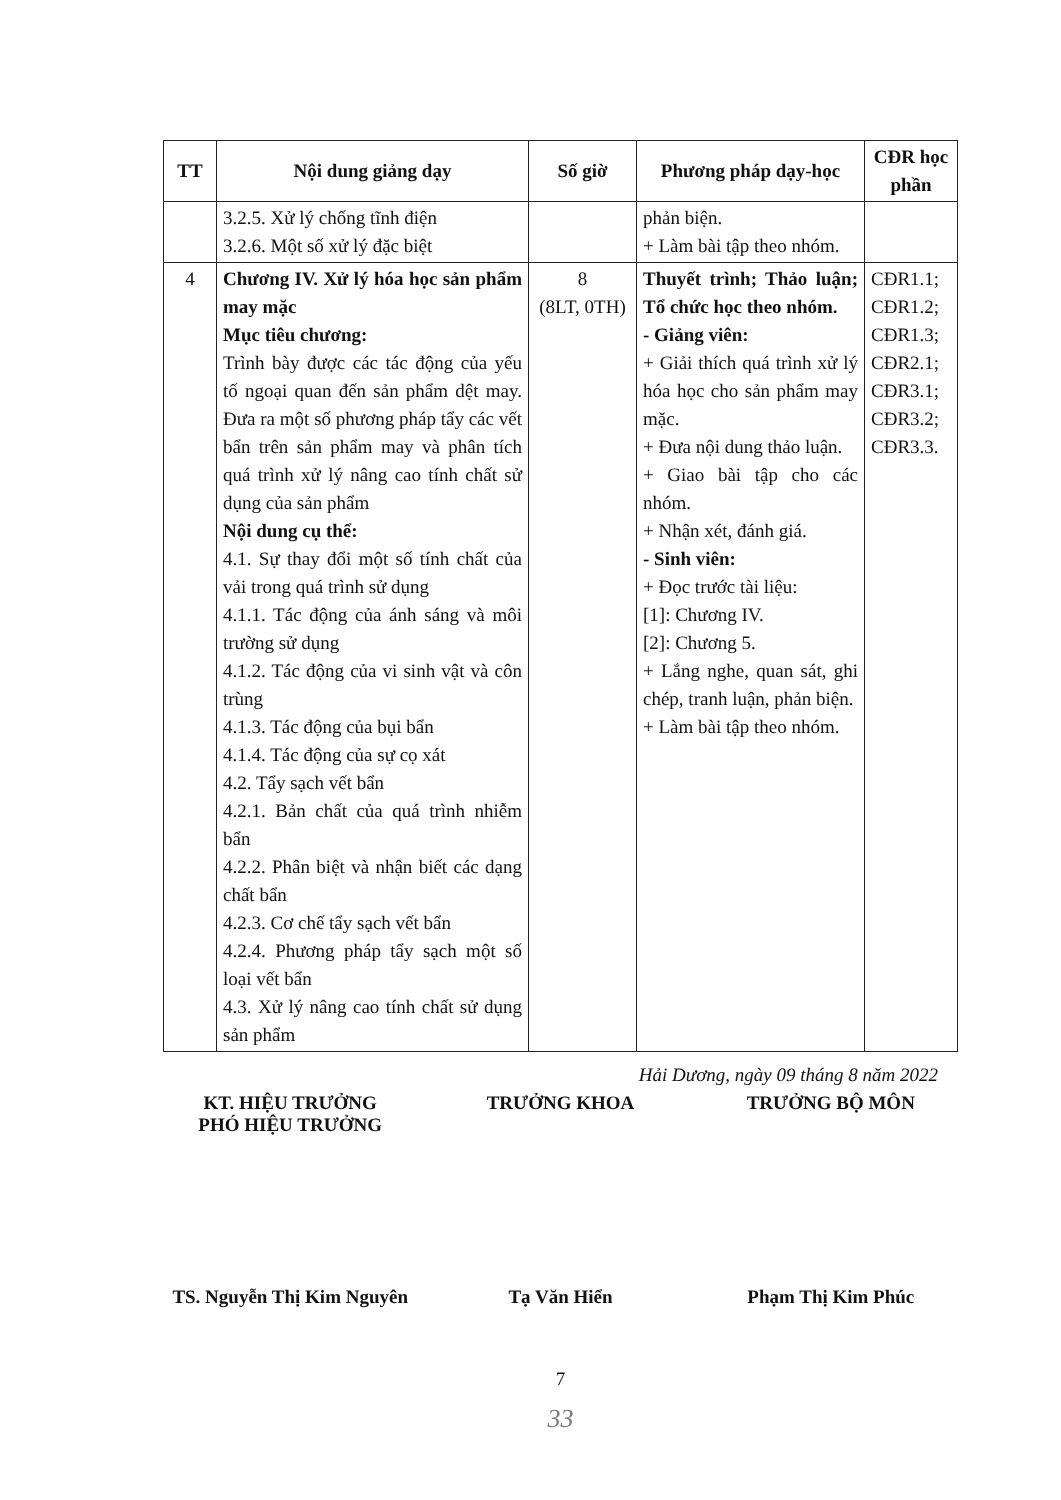| TT | Nội dung giảng dạy | Số giờ | Phương pháp dạy-học | CĐR học phần |
| --- | --- | --- | --- | --- |
| | 3.2.5. Xử lý chống tĩnh điện 3.2.6. Một số xử lý đặc biệt | | phản biện. + Làm bài tập theo nhóm. | |
| 4 | Chương IV. Xử lý hóa học sản phẩm may mặc Mục tiêu chương: Trình bày được các tác động của yếu tố ngoại quan đến sản phẩm dệt may. Đưa ra một số phương pháp tẩy các vết bẩn trên sản phẩm may và phân tích quá trình xử lý nâng cao tính chất sử dụng của sản phẩm Nội dung cụ thể: 4.1. Sự thay đổi một số tính chất của vải trong quá trình sử dụng 4.1.1. Tác động của ánh sáng và môi trường sử dụng 4.1.2. Tác động của vi sinh vật và côn trùng 4.1.3. Tác động của bụi bẩn 4.1.4. Tác động của sự cọ xát 4.2. Tẩy sạch vết bẩn 4.2.1. Bản chất của quá trình nhiễm bẩn 4.2.2. Phân biệt và nhận biết các dạng chất bẩn 4.2.3. Cơ chế tẩy sạch vết bẩn 4.2.4. Phương pháp tẩy sạch một số loại vết bẩn 4.3. Xử lý nâng cao tính chất sử dụng sản phẩm | 8 (8LT, 0TH) | Thuyết trình; Thảo luận; Tổ chức học theo nhóm. - Giảng viên: + Giải thích quá trình xử lý hóa học cho sản phẩm may mặc. + Đưa nội dung thảo luận. + Giao bài tập cho các nhóm. + Nhận xét, đánh giá. - Sinh viên: + Đọc trước tài liệu: [1]: Chương IV. [2]: Chương 5. + Lắng nghe, quan sát, ghi chép, tranh luận, phản biện. + Làm bài tập theo nhóm. | CĐR1.1; CĐR1.2; CĐR1.3; CĐR2.1; CĐR3.1; CĐR3.2; CĐR3.3. |
Hải Dương, ngày 09 tháng 8 năm 2022
KT. HIỆU TRƯỞNG
PHÓ HIỆU TRƯỞNG
TRƯỞNG KHOA TRƯỞNG BỘ MÔN
TS. Nguyễn Thị Kim Nguyên Tạ Văn Hiển Phạm Thị Kim Phúc
7
33